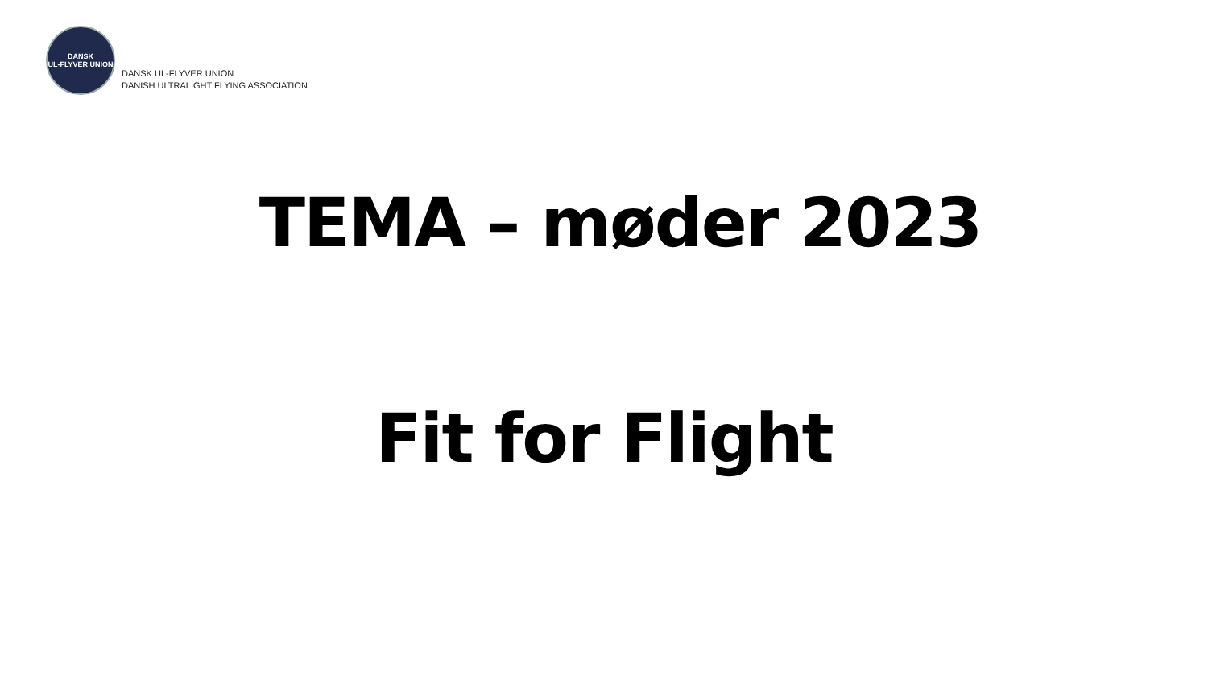DANSK
UL-FLYVER UNION
DANSK UL-FLYVER UNION
DANISH ULTRALIGHT FLYING ASSOCIATION
TEMA – møder 2023
Fit for Flight